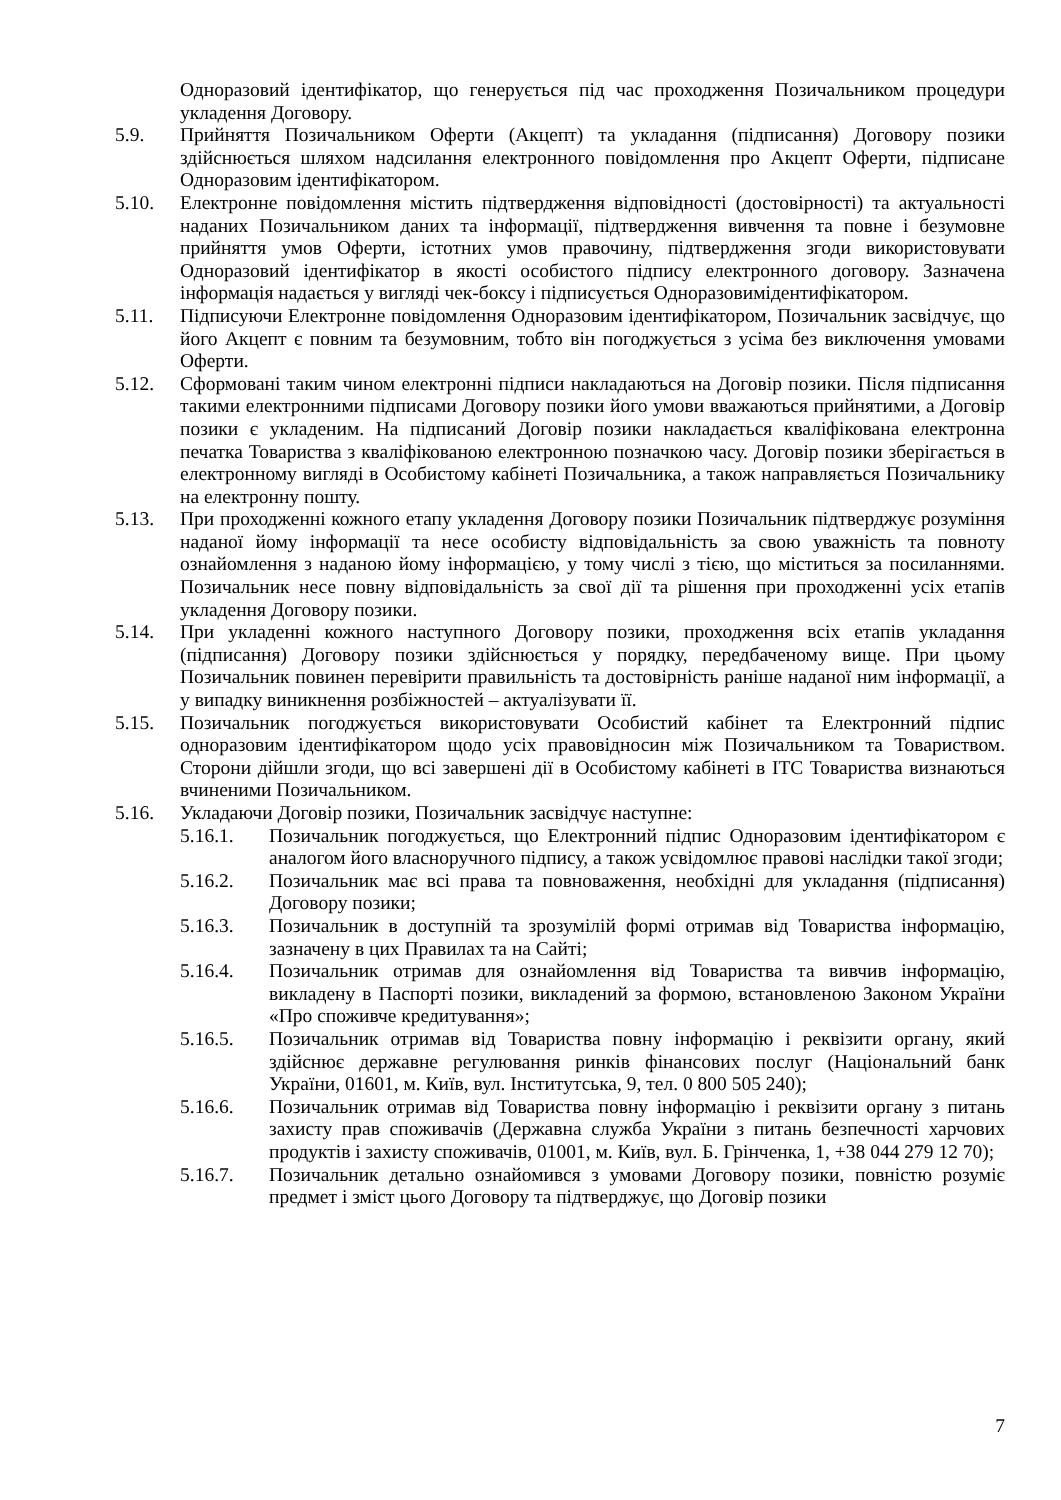Одноразовий ідентифікатор, що генерується під час проходження Позичальником процедури укладення Договору.
5.9. Прийняття Позичальником Оферти (Акцепт) та укладання (підписання) Договору позики здійснюється шляхом надсилання електронного повідомлення про Акцепт Оферти, підписане Одноразовим ідентифікатором.
5.10. Електронне повідомлення містить підтвердження відповідності (достовірності) та актуальності наданих Позичальником даних та інформації, підтвердження вивчення та повне і безумовне прийняття умов Оферти, істотних умов правочину, підтвердження згоди використовувати Одноразовий ідентифікатор в якості особистого підпису електронного договору. Зазначена інформація надається у вигляді чек-боксу і підписується Одноразовимідентифікатором.
5.11. Підписуючи Електронне повідомлення Одноразовим ідентифікатором, Позичальник засвідчує, що його Акцепт є повним та безумовним, тобто він погоджується з усіма без виключення умовами Оферти.
5.12. Сформовані таким чином електронні підписи накладаються на Договір позики. Після підписання такими електронними підписами Договору позики його умови вважаються прийнятими, а Договір позики є укладеним. На підписаний Договір позики накладається кваліфікована електронна печатка Товариства з кваліфікованою електронною позначкою часу. Договір позики зберігається в електронному вигляді в Особистому кабінеті Позичальника, а також направляється Позичальнику на електронну пошту.
5.13. При проходженні кожного етапу укладення Договору позики Позичальник підтверджує розуміння наданої йому інформації та несе особисту відповідальність за свою уважність та повноту ознайомлення з наданою йому інформацією, у тому числі з тією, що міститься за посиланнями. Позичальник несе повну відповідальність за свої дії та рішення при проходженні усіх етапів укладення Договору позики.
5.14. При укладенні кожного наступного Договору позики, проходження всіх етапів укладання (підписання) Договору позики здійснюється у порядку, передбаченому вище. При цьому Позичальник повинен перевірити правильність та достовірність раніше наданої ним інформації, а у випадку виникнення розбіжностей – актуалізувати її.
5.15. Позичальник погоджується використовувати Особистий кабінет та Електронний підпис одноразовим ідентифікатором щодо усіх правовідносин між Позичальником та Товариством. Сторони дійшли згоди, що всі завершені дії в Особистому кабінеті в ІТС Товариства визнаються вчиненими Позичальником.
5.16. Укладаючи Договір позики, Позичальник засвідчує наступне:
5.16.1. Позичальник погоджується, що Електронний підпис Одноразовим ідентифікатором є аналогом його власноручного підпису, а також усвідомлює правові наслідки такої згоди;
5.16.2. Позичальник має всі права та повноваження, необхідні для укладання (підписання) Договору позики;
5.16.3. Позичальник в доступній та зрозумілій формі отримав від Товариства інформацію, зазначену в цих Правилах та на Сайті;
5.16.4. Позичальник отримав для ознайомлення від Товариства та вивчив інформацію, викладену в Паспорті позики, викладений за формою, встановленою Законом України «Про споживче кредитування»;
5.16.5. Позичальник отримав від Товариства повну інформацію і реквізити органу, який здійснює державне регулювання ринків фінансових послуг (Національний банк України, 01601, м. Київ, вул. Інститутська, 9, тел. 0 800 505 240);
5.16.6. Позичальник отримав від Товариства повну інформацію і реквізити органу з питань захисту прав споживачів (Державна служба України з питань безпечності харчових продуктів і захисту споживачів, 01001, м. Київ, вул. Б. Грінченка, 1, +38 044 279 12 70);
5.16.7. Позичальник детально ознайомився з умовами Договору позики, повністю розуміє предмет і зміст цього Договору та підтверджує, що Договір позики
7